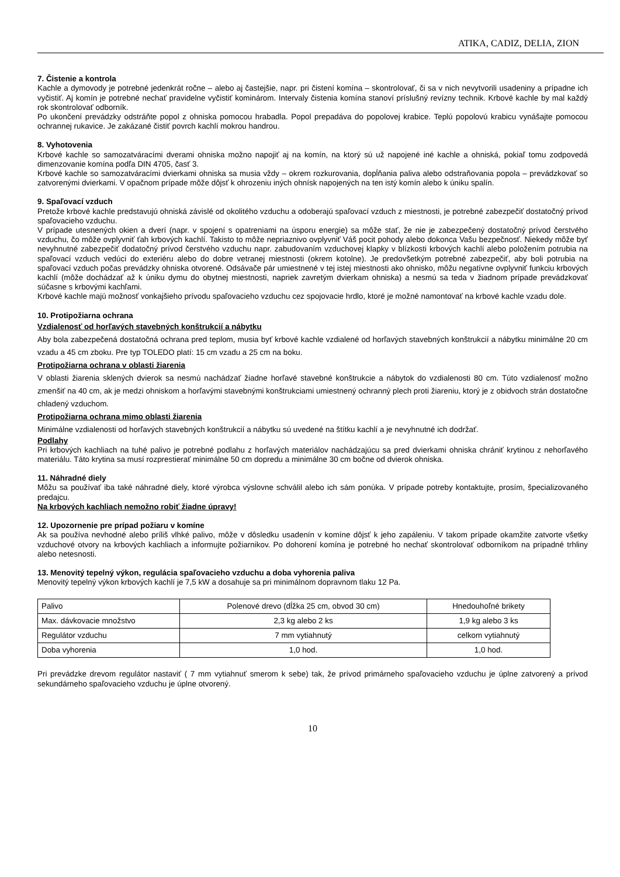ATIKA, CADIZ, DELIA, ZION
7. Čistenie a kontrola
Kachle a dymovody je potrebné jedenkrát ročne – alebo aj častejšie, napr. pri čistení komína – skontrolovať, či sa v nich nevytvorili usadeniny a prípadne ich vyčistiť. Aj komín je potrebné nechať pravidelne vyčistiť kominárom. Intervaly čistenia komína stanoví príslušný revízny technik. Krbové kachle by mal každý rok skontrolovať odborník.
Po ukončení prevádzky odstráňte popol z ohniska pomocou hrabadla. Popol prepadáva do popolovej krabice. Teplú popolovú krabicu vynášajte pomocou ochrannej rukavice. Je zakázané čistiť povrch kachlí mokrou handrou.
8. Vyhotovenia
Krbové kachle so samozatváracími dverami ohniska možno napojiť aj na komín, na ktorý sú už napojené iné kachle a ohniská, pokiaľ tomu zodpovedá dimenzovanie komína podľa DIN 4705, časť 3.
Krbové kachle so samozatváracími dvierkami ohniska sa musia vždy – okrem rozkurovania, dopĺňania paliva alebo odstraňovania popola – prevádzkovať so zatvorenými dvierkami. V opačnom prípade môže dôjsť k ohrozeniu iných ohnísk napojených na ten istý komín alebo k úniku spalín.
9. Spaľovací vzduch
Pretože krbové kachle predstavujú ohniská závislé od okolitého vzduchu a odoberajú spaľovací vzduch z miestnosti, je potrebné zabezpečiť dostatočný prívod spaľovacieho vzduchu.
V prípade utesnených okien a dverí (napr. v spojení s opatreniami na úsporu energie) sa môže stať, že nie je zabezpečený dostatočný prívod čerstvého vzduchu, čo môže ovplyvniť ťah krbových kachlí. Takisto to môže nepriaznivo ovplyvniť Váš pocit pohody alebo dokonca Vašu bezpečnosť. Niekedy môže byť nevyhnutné zabezpečiť dodatočný prívod čerstvého vzduchu napr. zabudovaním vzduchovej klapky v blízkosti krbových kachlí alebo položením potrubia na spaľovací vzduch vedúci do exteriéru alebo do dobre vetranej miestnosti (okrem kotolne). Je predovšetkým potrebné zabezpečiť, aby boli potrubia na spaľovací vzduch počas prevádzky ohniska otvorené. Odsávače pár umiestnené v tej istej miestnosti ako ohnisko, môžu negatívne ovplyvniť funkciu krbových kachlí (môže dochádzať až k úniku dymu do obytnej miestnosti, napriek zavretým dvierkam ohniska) a nesmú sa teda v žiadnom prípade prevádzkovať súčasne s krbovými kachľami.
Krbové kachle majú možnosť vonkajšieho prívodu spaľovacieho vzduchu cez spojovacie hrdlo, ktoré je možné namontovať na krbové kachle vzadu dole.
10. Protipožiarna ochrana
Vzdialenosť od horľavých stavebných konštrukcií a nábytku
Aby bola zabezpečená dostatočná ochrana pred teplom, musia byť krbové kachle vzdialené od horľavých stavebných konštrukcií a nábytku minimálne 20 cm vzadu a 45 cm zboku. Pre typ TOLEDO platí: 15 cm vzadu a 25 cm na boku.
Protipožiarna ochrana v oblasti žiarenia
V oblasti žiarenia sklených dvierok sa nesmú nachádzať žiadne horľavé stavebné konštrukcie a nábytok do vzdialenosti 80 cm. Túto vzdialenosť možno zmenšiť na 40 cm, ak je medzi ohniskom a horľavými stavebnými konštrukciami umiestnený ochranný plech proti žiareniu, ktorý je z obidvoch strán dostatočne chladený vzduchom.
Protipožiarna ochrana mimo oblasti žiarenia
Minimálne vzdialenosti od horľavých stavebných konštrukcií a nábytku sú uvedené na štítku kachlí a je nevyhnutné ich dodržať.
Podlahy
Pri krbových kachliach na tuhé palivo je potrebné podlahu z horľavých materiálov nachádzajúcu sa pred dvierkami ohniska chrániť krytinou z nehorľavého materiálu. Táto krytina sa musí rozprestierať minimálne 50 cm dopredu a minimálne 30 cm bočne od dvierok ohniska.
11. Náhradné diely
Môžu sa používať iba také náhradné diely, ktoré výrobca výslovne schválil alebo ich sám ponúka. V prípade potreby kontaktujte, prosím, špecializovaného predajcu.
Na krbových kachliach nemožno robiť žiadne úpravy!
12. Upozornenie pre prípad požiaru v komíne
Ak sa používa nevhodné alebo príliš vlhké palivo, môže v dôsledku usadenín v komíne dôjsť k jeho zapáleniu. V takom prípade okamžite zatvorte všetky vzduchové otvory na krbových kachliach a informujte požiarnikov. Po dohorení komína je potrebné ho nechať skontrolovať odborníkom na prípadné trhliny alebo netesnosti.
13. Menovitý tepelný výkon, regulácia spaľovacieho vzduchu a doba vyhorenia paliva
Menovitý tepelný výkon krbových kachlí je 7,5 kW a dosahuje sa pri minimálnom dopravnom tlaku 12 Pa.
| Palivo | Polenové drevo (dĺžka 25 cm, obvod 30 cm) | Hnedouhoľné brikety |
| Max. dávkovacie množstvo | 2,3 kg alebo 2 ks | 1,9 kg alebo 3 ks |
| Regulátor vzduchu | 7 mm vytiahnutý | celkom vytiahnutý |
| Doba vyhorenia | 1,0 hod. | 1,0 hod. |
Pri prevádzke drevom regulátor nastaviť ( 7 mm vytiahnuť smerom k sebe) tak, že prívod primárneho spaľovacieho vzduchu je úplne zatvorený a prívod sekundárneho spaľovacieho vzduchu je úplne otvorený.
10